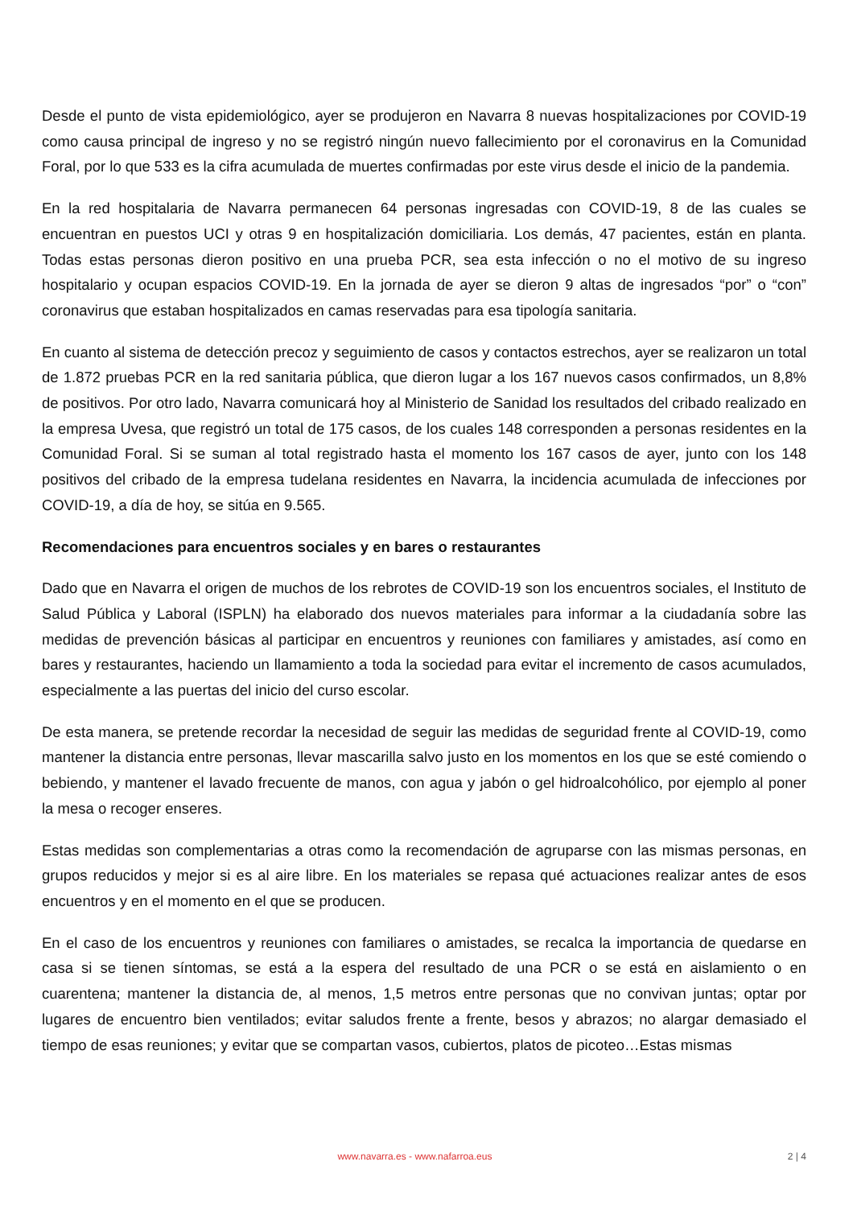Desde el punto de vista epidemiológico, ayer se produjeron en Navarra 8 nuevas hospitalizaciones por COVID-19 como causa principal de ingreso y no se registró ningún nuevo fallecimiento por el coronavirus en la Comunidad Foral, por lo que 533 es la cifra acumulada de muertes confirmadas por este virus desde el inicio de la pandemia.
En la red hospitalaria de Navarra permanecen 64 personas ingresadas con COVID-19, 8 de las cuales se encuentran en puestos UCI y otras 9 en hospitalización domiciliaria. Los demás, 47 pacientes, están en planta. Todas estas personas dieron positivo en una prueba PCR, sea esta infección o no el motivo de su ingreso hospitalario y ocupan espacios COVID-19. En la jornada de ayer se dieron 9 altas de ingresados “por” o “con” coronavirus que estaban hospitalizados en camas reservadas para esa tipología sanitaria.
En cuanto al sistema de detección precoz y seguimiento de casos y contactos estrechos, ayer se realizaron un total de 1.872 pruebas PCR en la red sanitaria pública, que dieron lugar a los 167 nuevos casos confirmados, un 8,8% de positivos. Por otro lado, Navarra comunicará hoy al Ministerio de Sanidad los resultados del cribado realizado en la empresa Uvesa, que registró un total de 175 casos, de los cuales 148 corresponden a personas residentes en la Comunidad Foral. Si se suman al total registrado hasta el momento los 167 casos de ayer, junto con los 148 positivos del cribado de la empresa tudelana residentes en Navarra, la incidencia acumulada de infecciones por COVID-19, a día de hoy, se sitúa en 9.565.
Recomendaciones para encuentros sociales y en bares o restaurantes
Dado que en Navarra el origen de muchos de los rebrotes de COVID-19 son los encuentros sociales, el Instituto de Salud Pública y Laboral (ISPLN) ha elaborado dos nuevos materiales para informar a la ciudadanía sobre las medidas de prevención básicas al participar en encuentros y reuniones con familiares y amistades, así como en bares y restaurantes, haciendo un llamamiento a toda la sociedad para evitar el incremento de casos acumulados, especialmente a las puertas del inicio del curso escolar.
De esta manera, se pretende recordar la necesidad de seguir las medidas de seguridad frente al COVID-19, como mantener la distancia entre personas, llevar mascarilla salvo justo en los momentos en los que se esté comiendo o bebiendo, y mantener el lavado frecuente de manos, con agua y jabón o gel hidroalcohólico, por ejemplo al poner la mesa o recoger enseres.
Estas medidas son complementarias a otras como la recomendación de agruparse con las mismas personas, en grupos reducidos y mejor si es al aire libre. En los materiales se repasa qué actuaciones realizar antes de esos encuentros y en el momento en el que se producen.
En el caso de los encuentros y reuniones con familiares o amistades, se recalca la importancia de quedarse en casa si se tienen síntomas, se está a la espera del resultado de una PCR o se está en aislamiento o en cuarentena; mantener la distancia de, al menos, 1,5 metros entre personas que no convivan juntas; optar por lugares de encuentro bien ventilados; evitar saludos frente a frente, besos y abrazos; no alargar demasiado el tiempo de esas reuniones; y evitar que se compartan vasos, cubiertos, platos de picoteo…Estas mismas
www.navarra.es - www.nafarroa.eus 2 | 4